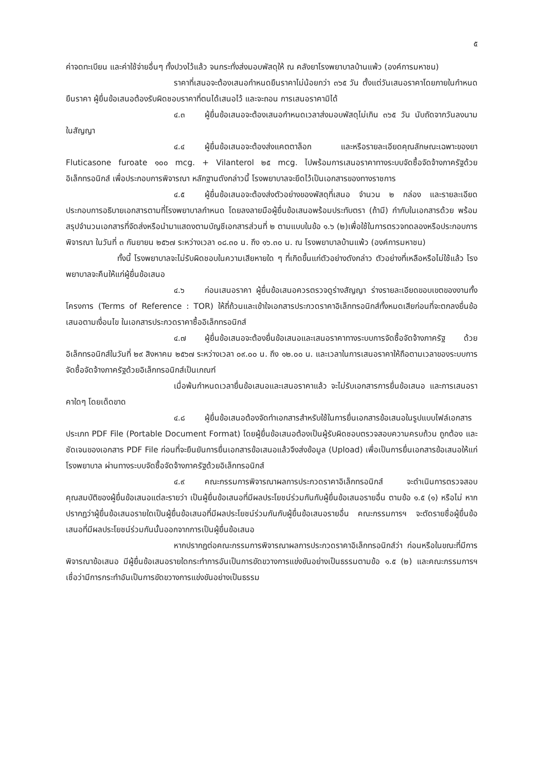๕
ค่าจดทะเบียน และค่าใช้จ่ายอื่นๆ ทั้งปวงไว้แล้ว จนกระทั่งส่งมอบพัสดุให้ ณ คลังยาโรงพยาบาลบ้านแพ้ว (องค์การมหาชน)
ราคาที่เสนอจะต้องเสนอกำหนดยืนราคาไม่น้อยกว่า ๓๖๕ วัน ตั้งแต่วันเสนอราคาโดยภายในกำหนดยืนราคา ผู้ยื่นข้อเสนอต้องรับผิดชอบราคาที่ตนได้เสนอไว้ และจะถอน การเสนอราคามิได้
๔.๓ ผู้ยื่นข้อเสนอจะต้องเสนอกำหนดเวลาส่งมอบพัสดุไม่เกิน ๓๖๕ วัน นับถัดจากวันลงนามในสัญญา
๔.๔ ผู้ยื่นข้อเสนอจะต้องส่งแคตตาล็อก และหรือรายละเอียดคุณลักษณะเฉพาะของยา Fluticasone furoate ๑๐๐ mcg. + Vilanterol ๒๕ mcg. ไปพร้อมการเสนอราคาทางระบบจัดซื้อจัดจ้างภาครัฐด้วยอิเล็กทรอนิกส์ เพื่อประกอบการพิจารณา หลักฐานดังกล่าวนี้ โรงพยาบาลจะยึดไว้เป็นเอกสารของทางราชการ
๔.๕ ผู้ยื่นข้อเสนอจะต้องส่งตัวอย่างของพัสดุที่เสนอ จำนวน ๒ กล่อง และรายละเอียดประกอบการอธิบายเอกสารตามที่โรงพยาบาลกำหนด โดยลงลายมือผู้ยื่นข้อเสนอพร้อมประทับตรา (ถ้ามี) กำกับในเอกสารด้วย พร้อมสรุปจำนวนเอกสารที่จัดส่งหรือนำมาแสดงตามบัญชีเอกสารส่วนที่ ๒ ตามแบบในข้อ ๑.๖ (๒)เพื่อใช้ในการตรวจทดลองหรือประกอบการพิจารณา ในวันที่ ๓ กันยายน ๒๕๖๗ ระหว่างเวลา ๐๘.๓๐ น. ถึง ๑๖.๓๐ น. ณ โรงพยาบาลบ้านแพ้ว (องค์การมหาชน)
ทั้งนี้ โรงพยาบาลจะไม่รับผิดชอบในความเสียหายใด ๆ ที่เกิดขึ้นแก่ตัวอย่างดังกล่าว ตัวอย่างที่เหลือหรือไม่ใช้แล้ว โรงพยาบาลจะคืนให้แก่ผู้ยื่นข้อเสนอ
๔.๖ ก่อนเสนอราคา ผู้ยื่นข้อเสนอควรตรวจดูร่างสัญญา ร่างรายละเอียดขอบเขตของงานทั้งโครงการ (Terms of Reference : TOR) ให้ถี่ถ้วนและเข้าใจเอกสารประกวดราคาอิเล็กทรอนิกส์ทั้งหมดเสียก่อนที่จะตกลงยื่นข้อเสนอตามเงื่อนไข ในเอกสารประกวดราคาซื้ออิเล็กทรอนิกส์
๔.๗ ผู้ยื่นข้อเสนอจะต้องยื่นข้อเสนอและเสนอราคาทางระบบการจัดซื้อจัดจ้างภาครัฐ ด้วยอิเล็กทรอนิกส์ในวันที่ ๒๙ สิงหาคม ๒๕๖๗ ระหว่างเวลา ๐๙.๐๐ น. ถึง ๑๒.๐๐ น. และเวลาในการเสนอราคาให้ถือตามเวลาของระบบการจัดซื้อจัดจ้างภาครัฐด้วยอิเล็กทรอนิกส์เป็นเกณฑ์
เมื่อพ้นกำหนดเวลายื่นข้อเสนอและเสนอราคาแล้ว จะไม่รับเอกสารการยื่นข้อเสนอ และการเสนอราคาใดๆ โดยเด็ดขาด
๔.๘ ผู้ยื่นข้อเสนอต้องจัดทำเอกสารสำหรับใช้ในการยื่นเอกสารข้อเสนอในรูปแบบไฟล์เอกสารประเภท PDF File (Portable Document Format) โดยผู้ยื่นข้อเสนอต้องเป็นผู้รับผิดชอบตรวจสอบความครบถ้วน ถูกต้อง และชัดเจนของเอกสาร PDF File ก่อนที่จะยืนยันการยื่นเอกสารข้อเสนอแล้วจึงส่งข้อมูล (Upload) เพื่อเป็นการยื่นเอกสารข้อเสนอให้แก่ โรงพยาบาล ผ่านทางระบบจัดซื้อจัดจ้างภาครัฐด้วยอิเล็กทรอนิกส์
๔.๙ คณะกรรมการพิจารณาผลการประกวดราคาอิเล็กทรอนิกส์ จะดำเนินการตรวจสอบคุณสมบัติของผู้ยื่นข้อเสนอแต่ละรายว่า เป็นผู้ยื่นข้อเสนอที่มีผลประโยชน์ร่วมกันกับผู้ยื่นข้อเสนอรายอื่น ตามข้อ ๑.๕ (๑) หรือไม่ หากปรากฏว่าผู้ยื่นข้อเสนอรายใดเป็นผู้ยื่นข้อเสนอที่มีผลประโยชน์ร่วมกันกับผู้ยื่นข้อเสนอรายอื่น คณะกรรมการฯ จะตัดรายชื่อผู้ยื่นข้อเสนอที่มีผลประโยชน์ร่วมกันนั้นออกจากการเป็นผู้ยื่นข้อเสนอ
หากปรากฏต่อคณะกรรมการพิจารณาผลการประกวดราคาอิเล็กทรอนิกส์ว่า ก่อนหรือในขณะที่มีการพิจารณาข้อเสนอ มีผู้ยื่นข้อเสนอรายใดกระทำการอันเป็นการขัดขวางการแข่งขันอย่างเป็นธรรมตามข้อ ๑.๕ (๒) และคณะกรรมการฯ เชื่อว่ามีการกระทำอันเป็นการขัดขวางการแข่งขันอย่างเป็นธรรม